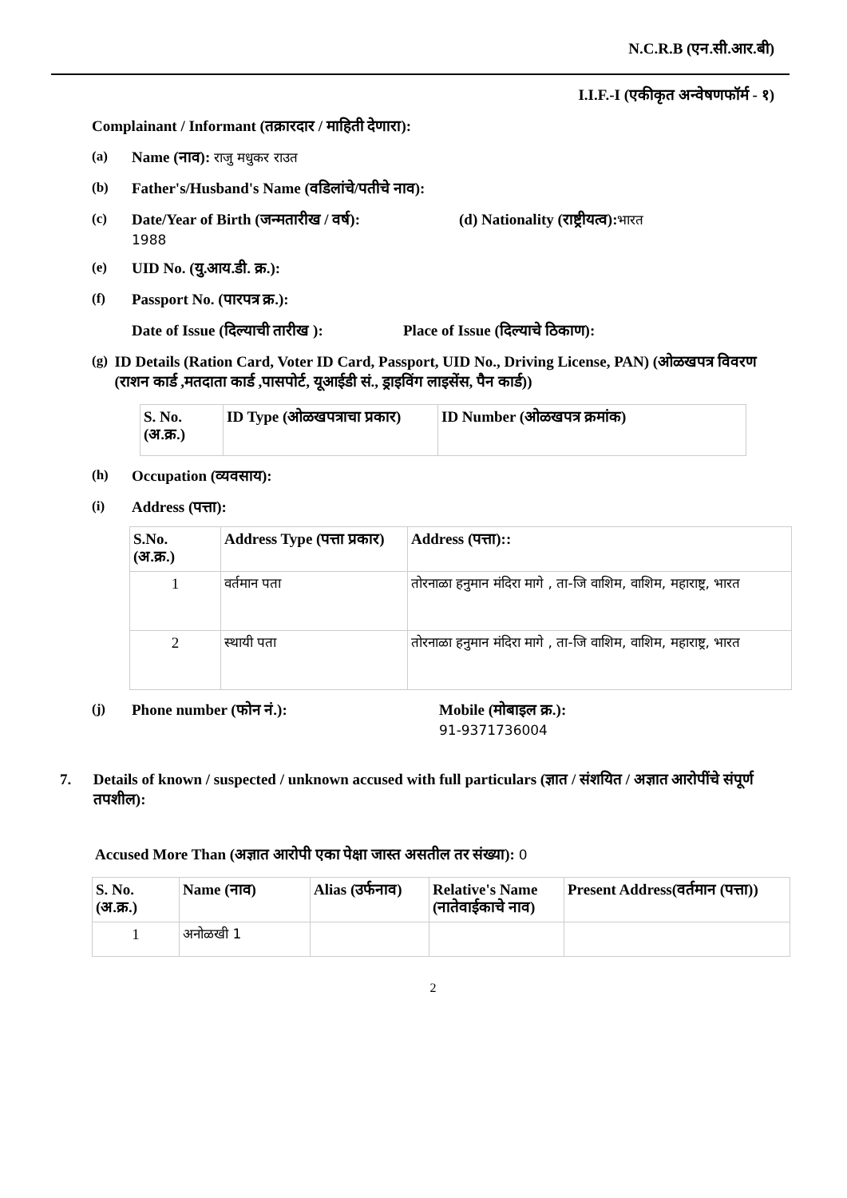N.C.R.B (एन.सी.आर.बी)
I.I.F.-I (एकीकृत अन्वेषणफॉर्म - १)
Complainant / Informant (तक्रारदार / माहिती देणारा):
(a) Name (नाव): राजु मधुकर राउत
(b) Father's/Husband's Name (वडिलांचे/पतीचे नाव):
(c) Date/Year of Birth (जन्मतारीख / वर्ष):
1988 (d) Nationality (राष्ट्रीयत्व): भारत
(e) UID No. (यु.आय.डी. क्र.):
(f) Passport No. (पारपत्र क्र.):
Date of Issue (दिल्याची तारीख ): Place of Issue (दिल्याचे ठिकाण):
(g) ID Details (Ration Card, Voter ID Card, Passport, UID No., Driving License, PAN) (ओळखपत्र विवरण (राशन कार्ड ,मतदाता कार्ड ,पासपोर्ट, यूआईडी सं., ड्राइविंग लाइसेंस, पैन कार्ड))
| S. No. (अ.क्र.) | ID Type (ओळखपत्राचा प्रकार) | ID Number (ओळखपत्र क्रमांक) |
| --- | --- | --- |
(h) Occupation (व्यवसाय):
(i) Address (पत्ता):
| S.No. (अ.क्र.) | Address Type (पत्ता प्रकार) | Address (पत्ता):: |
| --- | --- | --- |
| 1 | वर्तमान पता | तोरनाळा हनुमान मंदिरा मागे , ता-जि वाशिम, वाशिम, महाराष्ट्र, भारत |
| 2 | स्थायी पता | तोरनाळा हनुमान मंदिरा मागे , ता-जि वाशिम, वाशिम, महाराष्ट्र, भारत |
(j) Phone number (फोन नं.): Mobile (मोबाइल क्र.):
91-9371736004
7. Details of known / suspected / unknown accused with full particulars (ज्ञात / संशयित / अज्ञात आरोपींचे संपूर्ण तपशील):
Accused More Than (अज्ञात आरोपी एका पेक्षा जास्त असतील तर संख्या): 0
| S. No. (अ.क्र.) | Name (नाव) | Alias (उर्फनाव) | Relative's Name (नातेवाईकाचे नाव) | Present Address(वर्तमान (पत्ता)) |
| --- | --- | --- | --- | --- |
| 1 | अनोळखी 1 | | | |
2